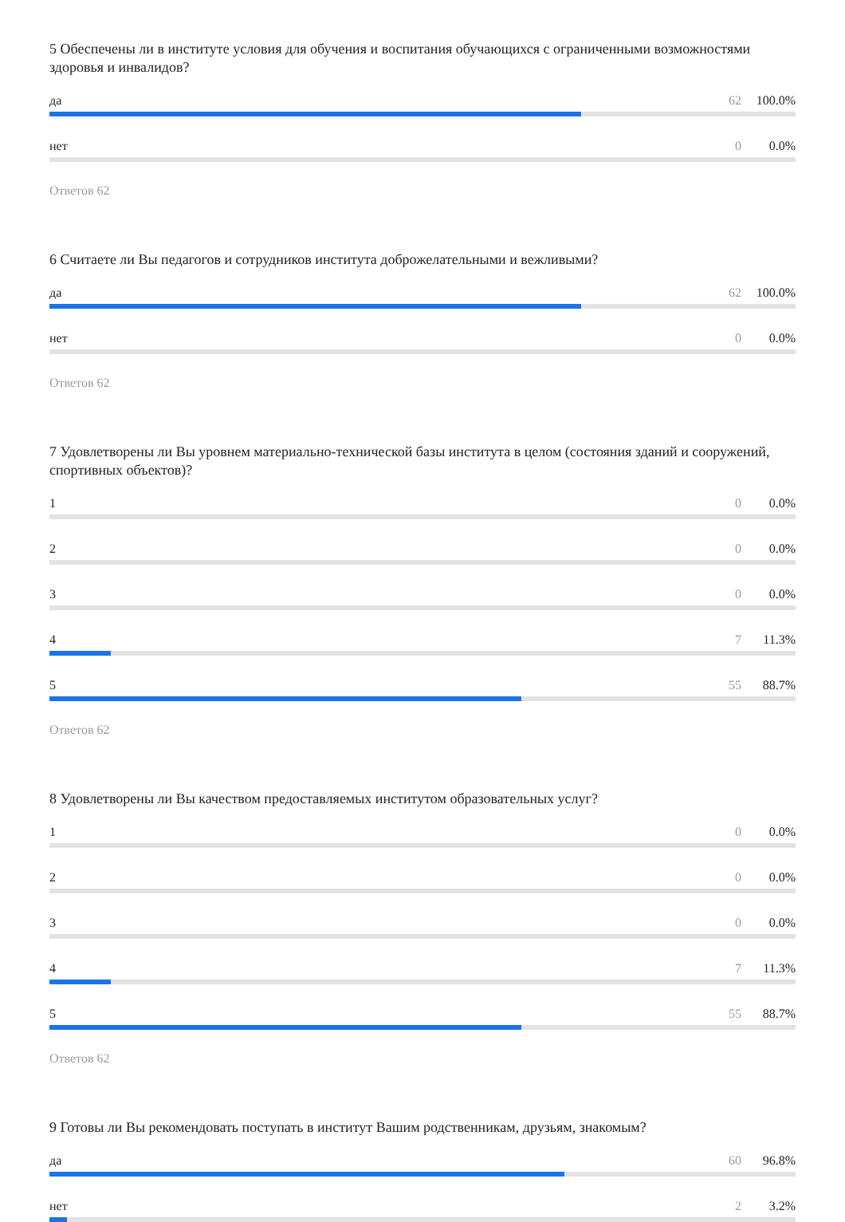5 Обеспечены ли в институте условия для обучения и воспитания обучающихся с ограниченными возможностями здоровья и инвалидов?
да 62 100.0%
нет 0 0.0%
Ответов 62
6 Считаете ли Вы педагогов и сотрудников института доброжелательными и вежливыми?
да 62 100.0%
нет 0 0.0%
Ответов 62
7 Удовлетворены ли Вы уровнем материально-технической базы института в целом (состояния зданий и сооружений, спортивных объектов)?
1 0 0.0%
2 0 0.0%
3 0 0.0%
4 7 11.3%
5 55 88.7%
Ответов 62
8 Удовлетворены ли Вы качеством предоставляемых институтом образовательных услуг?
1 0 0.0%
2 0 0.0%
3 0 0.0%
4 7 11.3%
5 55 88.7%
Ответов 62
9 Готовы ли Вы рекомендовать поступать в институт Вашим родственникам, друзьям, знакомым?
да 60 96.8%
нет 2 3.2%